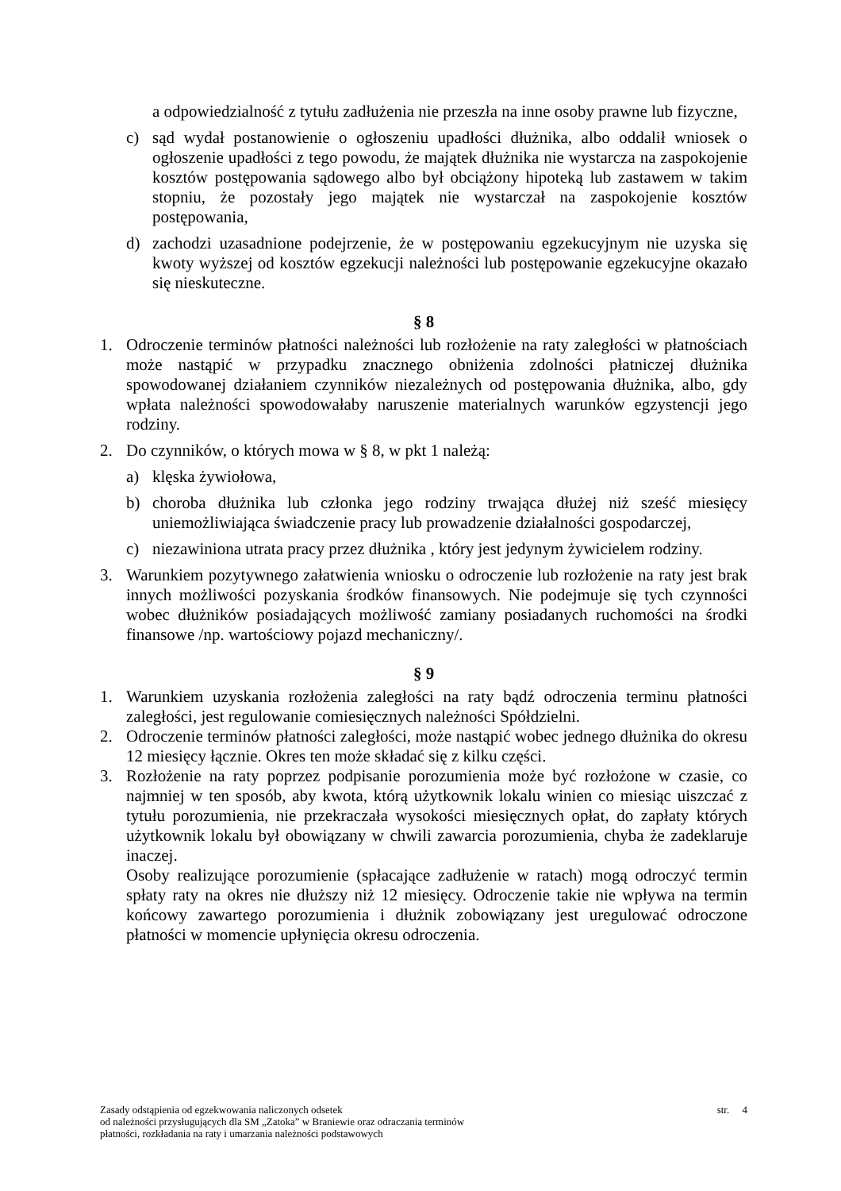a odpowiedzialność z tytułu zadłużenia nie przeszła na inne osoby prawne lub fizyczne,
c) sąd wydał postanowienie o ogłoszeniu upadłości dłużnika, albo oddalił wniosek o ogłoszenie upadłości z tego powodu, że majątek dłużnika nie wystarcza na zaspokojenie kosztów postępowania sądowego albo był obciążony hipoteką lub zastawem w takim stopniu, że pozostały jego majątek nie wystarczał na zaspokojenie kosztów postępowania,
d) zachodzi uzasadnione podejrzenie, że w postępowaniu egzekucyjnym nie uzyska się kwoty wyższej od kosztów egzekucji należności lub postępowanie egzekucyjne okazało się nieskuteczne.
§ 8
1. Odroczenie terminów płatności należności lub rozłożenie na raty zaległości w płatnościach może nastąpić w przypadku znacznego obniżenia zdolności płatniczej dłużnika spowodowanej działaniem czynników niezależnych od postępowania dłużnika, albo, gdy wpłata należności spowodowałaby naruszenie materialnych warunków egzystencji jego rodziny.
2. Do czynników, o których mowa w § 8, w pkt 1 należą:
a) klęska żywiołowa,
b) choroba dłużnika lub członka jego rodziny trwająca dłużej niż sześć miesięcy uniemożliwiająca świadczenie pracy lub prowadzenie działalności gospodarczej,
c) niezawiniona utrata pracy przez dłużnika , który jest jedynym żywicielem rodziny.
3. Warunkiem pozytywnego załatwienia wniosku o odroczenie lub rozłożenie na raty jest brak innych możliwości pozyskania środków finansowych. Nie podejmuje się tych czynności wobec dłużników posiadających możliwość zamiany posiadanych ruchomości na środki finansowe /np. wartościowy pojazd mechaniczny/.
§ 9
1. Warunkiem uzyskania rozłożenia zaległości na raty bądź odroczenia terminu płatności zaległości, jest regulowanie comiesięcznych należności Spółdzielni.
2. Odroczenie terminów płatności zaległości, może nastąpić wobec jednego dłużnika do okresu 12 miesięcy łącznie. Okres ten może składać się z kilku części.
3. Rozłożenie na raty poprzez podpisanie porozumienia może być rozłożone w czasie, co najmniej w ten sposób, aby kwota, którą użytkownik lokalu winien co miesiąc uiszczać z tytułu porozumienia, nie przekraczała wysokości miesięcznych opłat, do zapłaty których użytkownik lokalu był obowiązany w chwili zawarcia porozumienia, chyba że zadeklaruje inaczej.
Osoby realizujące porozumienie (spłacające zadłużenie w ratach) mogą odroczyć termin spłaty raty na okres nie dłuższy niż 12 miesięcy. Odroczenie takie nie wpływa na termin końcowy zawartego porozumienia i dłużnik zobowiązany jest uregulować odroczone płatności w momencie upłynięcia okresu odroczenia.
Zasady odstąpienia od egzekwowania naliczonych odsetek
od należności przysługujących dla SM „Zatoka” w Braniewie oraz odraczania terminów
płatności, rozkładania na raty i umarzania należności podstawowych
str. 4